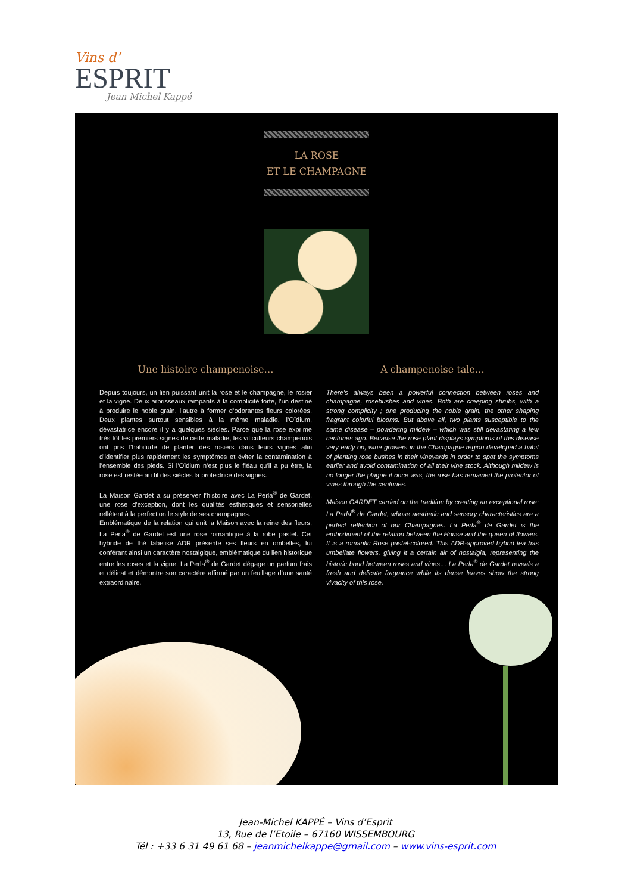Vins d’
ESPRIT
Jean Michel Kappé
LA ROSE
ET LE CHAMPAGNE
Une histoire champenoise…
Depuis toujours, un lien puissant unit la rose et le champagne, le rosier et la vigne. Deux arbrisseaux rampants à la complicité forte, l’un destiné à produire le noble grain, l’autre à former d’odorantes fleurs colorées. Deux plantes surtout sensibles à la même maladie, l’Oïdium, dévastatrice encore il y a quelques siècles. Parce que la rose exprime très tôt les premiers signes de cette maladie, les viticulteurs champenois ont pris l’habitude de planter des rosiers dans leurs vignes afin d’identifier plus rapidement les symptômes et éviter la contamination à l’ensemble des pieds. Si l’Oïdium n’est plus le fléau qu’il a pu être, la rose est restée au fil des siècles la protectrice des vignes.
La Maison Gardet a su préserver l’histoire avec La Perla<sup>®</sup> de Gardet, une rose d’exception, dont les qualités esthétiques et sensorielles reflètent à la perfection le style de ses champagnes.
Emblématique de la relation qui unit la Maison avec la reine des fleurs, La Perla<sup>®</sup> de Gardet est une rose romantique à la robe pastel. Cet hybride de thé labelisé ADR présente ses fleurs en ombelles, lui conférant ainsi un caractère nostalgique, emblématique du lien historique entre les roses et la vigne. La Perla<sup>®</sup> de Gardet dégage un parfum frais et délicat et démontre son caractère affirmé par un feuillage d’une santé extraordinaire.
A champenoise tale…
There’s always been a powerful connection between roses and champagne, rosebushes and vines. Both are creeping shrubs, with a strong complicity ; one producing the noble grain, the other shaping fragrant colorful blooms. But above all, two plants susceptible to the same disease – powdering mildew – which was still devastating a few centuries ago. Because the rose plant displays symptoms of this disease very early on, wine growers in the Champagne region developed a habit of planting rose bushes in their vineyards in order to spot the symptoms earlier and avoid contamination of all their vine stock. Although mildew is no longer the plague it once was, the rose has remained the protector of vines through the centuries.
Maison GARDET carried on the tradition by creating an exceptional rose: La Perla<sup>®</sup> de Gardet, whose aesthetic and sensory characteristics are a perfect reflection of our Champagnes. La Perla<sup>®</sup> de Gardet is the embodiment of the relation between the House and the queen of flowers. It is a romantic Rose pastel-colored. This ADR-approved hybrid tea has umbellate flowers, giving it a certain air of nostalgia, representing the historic bond between roses and vines… La Perla<sup>®</sup> de Gardet reveals a fresh and delicate fragrance while its dense leaves show the strong vivacity of this rose.
Jean-Michel KAPPÉ – Vins d’Esprit
13, Rue de l’Etoile – 67160 WISSEMBOURG
Tél : +33 6 31 49 61 68 – jeanmichelkappe@gmail.com – www.vins-esprit.com